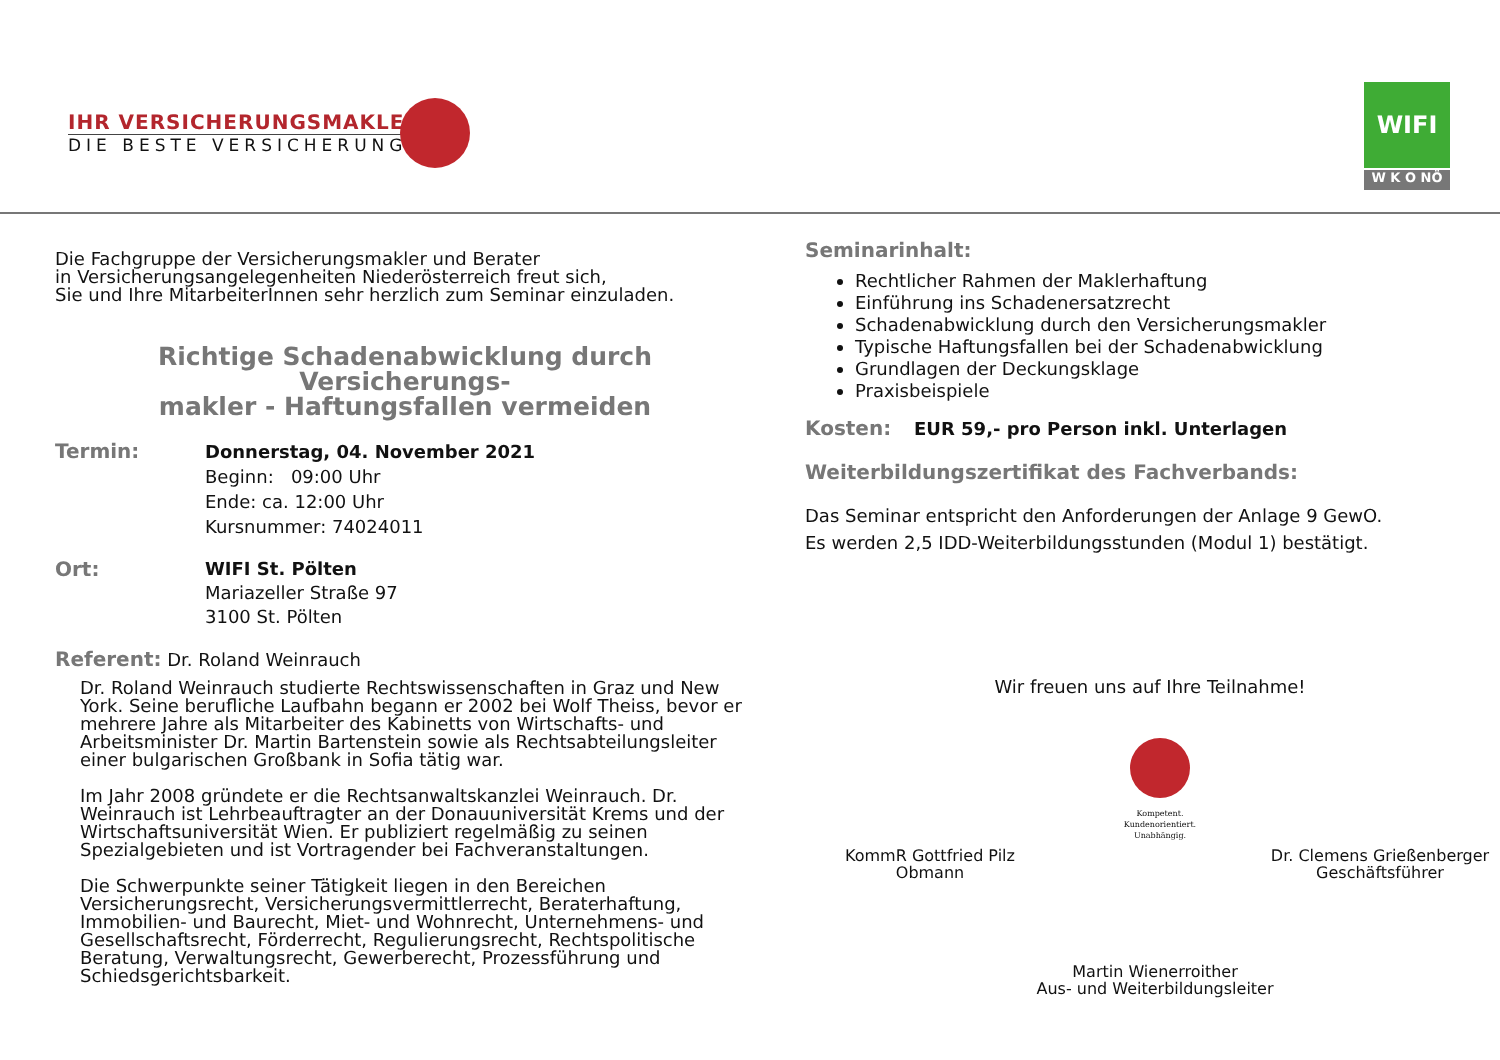IHR VERSICHERUNGSMAKLER
DIE BESTE VERSICHERUNG
WIFI
W K O NÖ
Die Fachgruppe der Versicherungsmakler und Berater
in Versicherungsangelegenheiten Niederösterreich freut sich,
Sie und Ihre MitarbeiterInnen sehr herzlich zum Seminar einzuladen.
Richtige Schadenabwicklung durch Versicherungs-
makler - Haftungsfallen vermeiden
Termin:
Donnerstag, 04. November 2021
Beginn: 09:00 Uhr
Ende: ca. 12:00 Uhr
Kursnummer: 74024011
Ort:
WIFI St. Pölten
Mariazeller Straße 97
3100 St. Pölten
Referent: Dr. Roland Weinrauch
Dr. Roland Weinrauch studierte Rechtswissenschaften in Graz und New York. Seine berufliche Laufbahn begann er 2002 bei Wolf Theiss, bevor er mehrere Jahre als Mitarbeiter des Kabinetts von Wirtschafts- und Arbeitsminister Dr. Martin Bartenstein sowie als Rechtsabteilungsleiter einer bulgarischen Großbank in Sofia tätig war.
Im Jahr 2008 gründete er die Rechtsanwaltskanzlei Weinrauch. Dr. Weinrauch ist Lehrbeauftragter an der Donauuniversität Krems und der Wirtschaftsuniversität Wien. Er publiziert regelmäßig zu seinen Spezialgebieten und ist Vortragender bei Fachveranstaltungen.
Die Schwerpunkte seiner Tätigkeit liegen in den Bereichen Versicherungsrecht, Versicherungsvermittlerrecht, Beraterhaftung, Immobilien- und Baurecht, Miet- und Wohnrecht, Unternehmens- und Gesellschaftsrecht, Förderrecht, Regulierungsrecht, Rechtspolitische Beratung, Verwaltungsrecht, Gewerberecht, Prozessführung und Schiedsgerichtsbarkeit.
Seminarinhalt:
Rechtlicher Rahmen der Maklerhaftung
Einführung ins Schadenersatzrecht
Schadenabwicklung durch den Versicherungsmakler
Typische Haftungsfallen bei der Schadenabwicklung
Grundlagen der Deckungsklage
Praxisbeispiele
Kosten: EUR 59,- pro Person inkl. Unterlagen
Weiterbildungszertifikat des Fachverbands:
Das Seminar entspricht den Anforderungen der Anlage 9 GewO.
Es werden 2,5 IDD-Weiterbildungsstunden (Modul 1) bestätigt.
Wir freuen uns auf Ihre Teilnahme!
KommR Gottfried Pilz
Obmann
Kompetent.
Kundenorientiert.
Unabhängig.
Dr. Clemens Grießenberger
Geschäftsführer
Martin Wienerroither
Aus- und Weiterbildungsleiter